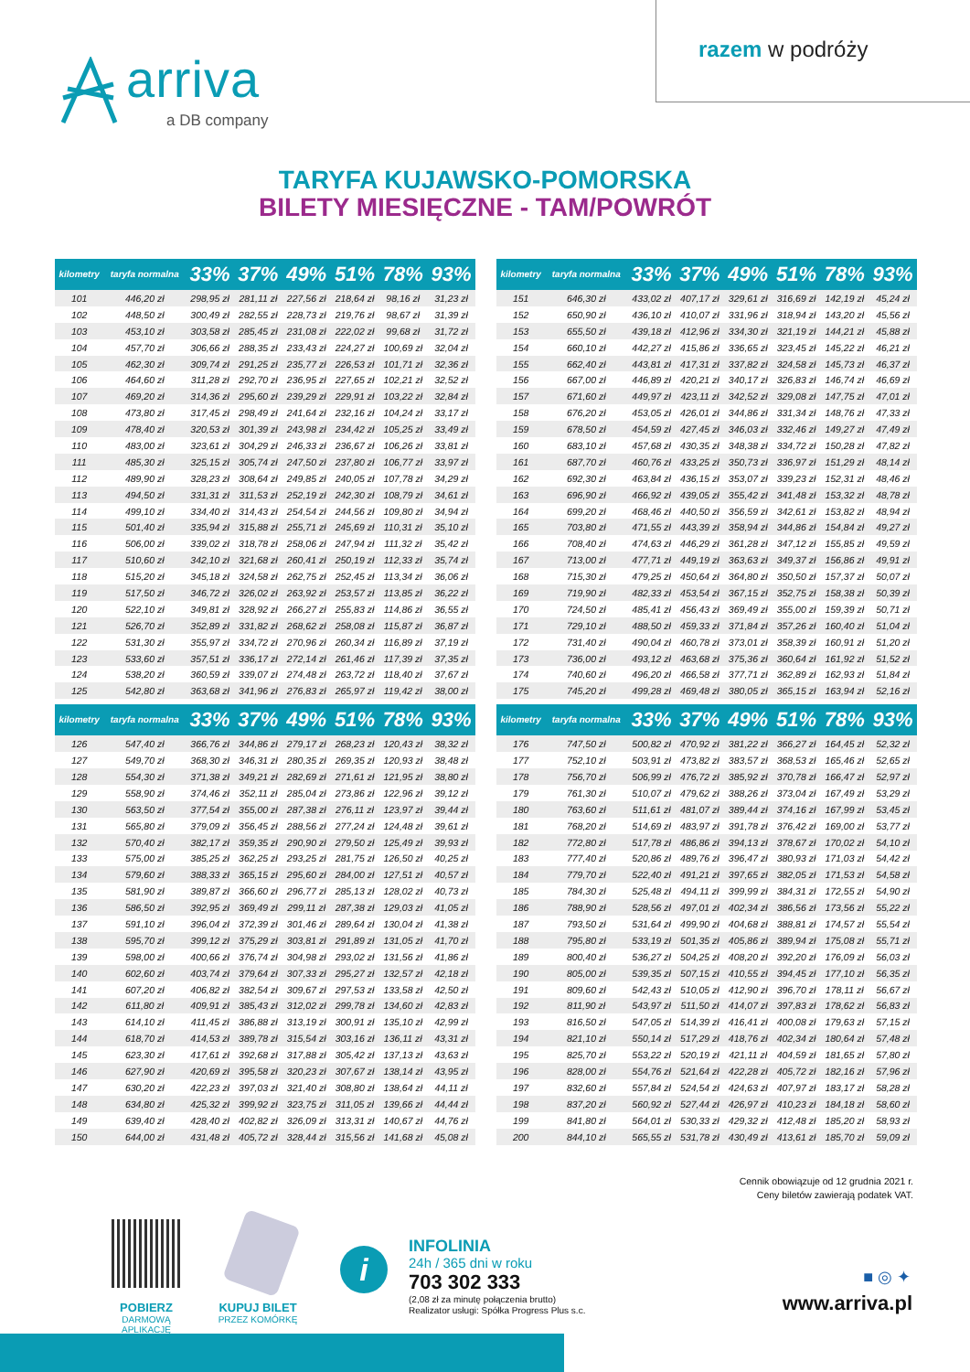razem w podróży
arriva
a DB company
TARYFA KUJAWSKO-POMORSKA
BILETY MIESIĘCZNE - TAM/POWRÓT
| kilometry | taryfa normalna | 33% | 37% | 49% | 51% | 78% | 93% |
| --- | --- | --- | --- | --- | --- | --- | --- |
| 101 | 446,20 zł | 298,95 zł | 281,11 zł | 227,56 zł | 218,64 zł | 98,16 zł | 31,23 zł |
| 102 | 448,50 zł | 300,49 zł | 282,55 zł | 228,73 zł | 219,76 zł | 98,67 zł | 31,39 zł |
| 103 | 453,10 zł | 303,58 zł | 285,45 zł | 231,08 zł | 222,02 zł | 99,68 zł | 31,72 zł |
| 104 | 457,70 zł | 306,66 zł | 288,35 zł | 233,43 zł | 224,27 zł | 100,69 zł | 32,04 zł |
| 105 | 462,30 zł | 309,74 zł | 291,25 zł | 235,77 zł | 226,53 zł | 101,71 zł | 32,36 zł |
| 106 | 464,60 zł | 311,28 zł | 292,70 zł | 236,95 zł | 227,65 zł | 102,21 zł | 32,52 zł |
| 107 | 469,20 zł | 314,36 zł | 295,60 zł | 239,29 zł | 229,91 zł | 103,22 zł | 32,84 zł |
| 108 | 473,80 zł | 317,45 zł | 298,49 zł | 241,64 zł | 232,16 zł | 104,24 zł | 33,17 zł |
| 109 | 478,40 zł | 320,53 zł | 301,39 zł | 243,98 zł | 234,42 zł | 105,25 zł | 33,49 zł |
| 110 | 483,00 zł | 323,61 zł | 304,29 zł | 246,33 zł | 236,67 zł | 106,26 zł | 33,81 zł |
| 111 | 485,30 zł | 325,15 zł | 305,74 zł | 247,50 zł | 237,80 zł | 106,77 zł | 33,97 zł |
| 112 | 489,90 zł | 328,23 zł | 308,64 zł | 249,85 zł | 240,05 zł | 107,78 zł | 34,29 zł |
| 113 | 494,50 zł | 331,31 zł | 311,53 zł | 252,19 zł | 242,30 zł | 108,79 zł | 34,61 zł |
| 114 | 499,10 zł | 334,40 zł | 314,43 zł | 254,54 zł | 244,56 zł | 109,80 zł | 34,94 zł |
| 115 | 501,40 zł | 335,94 zł | 315,88 zł | 255,71 zł | 245,69 zł | 110,31 zł | 35,10 zł |
| 116 | 506,00 zł | 339,02 zł | 318,78 zł | 258,06 zł | 247,94 zł | 111,32 zł | 35,42 zł |
| 117 | 510,60 zł | 342,10 zł | 321,68 zł | 260,41 zł | 250,19 zł | 112,33 zł | 35,74 zł |
| 118 | 515,20 zł | 345,18 zł | 324,58 zł | 262,75 zł | 252,45 zł | 113,34 zł | 36,06 zł |
| 119 | 517,50 zł | 346,72 zł | 326,02 zł | 263,92 zł | 253,57 zł | 113,85 zł | 36,22 zł |
| 120 | 522,10 zł | 349,81 zł | 328,92 zł | 266,27 zł | 255,83 zł | 114,86 zł | 36,55 zł |
| 121 | 526,70 zł | 352,89 zł | 331,82 zł | 268,62 zł | 258,08 zł | 115,87 zł | 36,87 zł |
| 122 | 531,30 zł | 355,97 zł | 334,72 zł | 270,96 zł | 260,34 zł | 116,89 zł | 37,19 zł |
| 123 | 533,60 zł | 357,51 zł | 336,17 zł | 272,14 zł | 261,46 zł | 117,39 zł | 37,35 zł |
| 124 | 538,20 zł | 360,59 zł | 339,07 zł | 274,48 zł | 263,72 zł | 118,40 zł | 37,67 zł |
| 125 | 542,80 zł | 363,68 zł | 341,96 zł | 276,83 zł | 265,97 zł | 119,42 zł | 38,00 zł |
| kilometry | taryfa normalna | 33% | 37% | 49% | 51% | 78% | 93% |
| --- | --- | --- | --- | --- | --- | --- | --- |
| 151 | 646,30 zł | 433,02 zł | 407,17 zł | 329,61 zł | 316,69 zł | 142,19 zł | 45,24 zł |
| 152 | 650,90 zł | 436,10 zł | 410,07 zł | 331,96 zł | 318,94 zł | 143,20 zł | 45,56 zł |
| 153 | 655,50 zł | 439,18 zł | 412,96 zł | 334,30 zł | 321,19 zł | 144,21 zł | 45,88 zł |
| 154 | 660,10 zł | 442,27 zł | 415,86 zł | 336,65 zł | 323,45 zł | 145,22 zł | 46,21 zł |
| 155 | 662,40 zł | 443,81 zł | 417,31 zł | 337,82 zł | 324,58 zł | 145,73 zł | 46,37 zł |
| 156 | 667,00 zł | 446,89 zł | 420,21 zł | 340,17 zł | 326,83 zł | 146,74 zł | 46,69 zł |
| 157 | 671,60 zł | 449,97 zł | 423,11 zł | 342,52 zł | 329,08 zł | 147,75 zł | 47,01 zł |
| 158 | 676,20 zł | 453,05 zł | 426,01 zł | 344,86 zł | 331,34 zł | 148,76 zł | 47,33 zł |
| 159 | 678,50 zł | 454,59 zł | 427,45 zł | 346,03 zł | 332,46 zł | 149,27 zł | 47,49 zł |
| 160 | 683,10 zł | 457,68 zł | 430,35 zł | 348,38 zł | 334,72 zł | 150,28 zł | 47,82 zł |
| 161 | 687,70 zł | 460,76 zł | 433,25 zł | 350,73 zł | 336,97 zł | 151,29 zł | 48,14 zł |
| 162 | 692,30 zł | 463,84 zł | 436,15 zł | 353,07 zł | 339,23 zł | 152,31 zł | 48,46 zł |
| 163 | 696,90 zł | 466,92 zł | 439,05 zł | 355,42 zł | 341,48 zł | 153,32 zł | 48,78 zł |
| 164 | 699,20 zł | 468,46 zł | 440,50 zł | 356,59 zł | 342,61 zł | 153,82 zł | 48,94 zł |
| 165 | 703,80 zł | 471,55 zł | 443,39 zł | 358,94 zł | 344,86 zł | 154,84 zł | 49,27 zł |
| 166 | 708,40 zł | 474,63 zł | 446,29 zł | 361,28 zł | 347,12 zł | 155,85 zł | 49,59 zł |
| 167 | 713,00 zł | 477,71 zł | 449,19 zł | 363,63 zł | 349,37 zł | 156,86 zł | 49,91 zł |
| 168 | 715,30 zł | 479,25 zł | 450,64 zł | 364,80 zł | 350,50 zł | 157,37 zł | 50,07 zł |
| 169 | 719,90 zł | 482,33 zł | 453,54 zł | 367,15 zł | 352,75 zł | 158,38 zł | 50,39 zł |
| 170 | 724,50 zł | 485,41 zł | 456,43 zł | 369,49 zł | 355,00 zł | 159,39 zł | 50,71 zł |
| 171 | 729,10 zł | 488,50 zł | 459,33 zł | 371,84 zł | 357,26 zł | 160,40 zł | 51,04 zł |
| 172 | 731,40 zł | 490,04 zł | 460,78 zł | 373,01 zł | 358,39 zł | 160,91 zł | 51,20 zł |
| 173 | 736,00 zł | 493,12 zł | 463,68 zł | 375,36 zł | 360,64 zł | 161,92 zł | 51,52 zł |
| 174 | 740,60 zł | 496,20 zł | 466,58 zł | 377,71 zł | 362,89 zł | 162,93 zł | 51,84 zł |
| 175 | 745,20 zł | 499,28 zł | 469,48 zł | 380,05 zł | 365,15 zł | 163,94 zł | 52,16 zł |
| kilometry | taryfa normalna | 33% | 37% | 49% | 51% | 78% | 93% |
| --- | --- | --- | --- | --- | --- | --- | --- |
| 126 | 547,40 zł | 366,76 zł | 344,86 zł | 279,17 zł | 268,23 zł | 120,43 zł | 38,32 zł |
| 127 | 549,70 zł | 368,30 zł | 346,31 zł | 280,35 zł | 269,35 zł | 120,93 zł | 38,48 zł |
| 128 | 554,30 zł | 371,38 zł | 349,21 zł | 282,69 zł | 271,61 zł | 121,95 zł | 38,80 zł |
| 129 | 558,90 zł | 374,46 zł | 352,11 zł | 285,04 zł | 273,86 zł | 122,96 zł | 39,12 zł |
| 130 | 563,50 zł | 377,54 zł | 355,00 zł | 287,38 zł | 276,11 zł | 123,97 zł | 39,44 zł |
| 131 | 565,80 zł | 379,09 zł | 356,45 zł | 288,56 zł | 277,24 zł | 124,48 zł | 39,61 zł |
| 132 | 570,40 zł | 382,17 zł | 359,35 zł | 290,90 zł | 279,50 zł | 125,49 zł | 39,93 zł |
| 133 | 575,00 zł | 385,25 zł | 362,25 zł | 293,25 zł | 281,75 zł | 126,50 zł | 40,25 zł |
| 134 | 579,60 zł | 388,33 zł | 365,15 zł | 295,60 zł | 284,00 zł | 127,51 zł | 40,57 zł |
| 135 | 581,90 zł | 389,87 zł | 366,60 zł | 296,77 zł | 285,13 zł | 128,02 zł | 40,73 zł |
| 136 | 586,50 zł | 392,95 zł | 369,49 zł | 299,11 zł | 287,38 zł | 129,03 zł | 41,05 zł |
| 137 | 591,10 zł | 396,04 zł | 372,39 zł | 301,46 zł | 289,64 zł | 130,04 zł | 41,38 zł |
| 138 | 595,70 zł | 399,12 zł | 375,29 zł | 303,81 zł | 291,89 zł | 131,05 zł | 41,70 zł |
| 139 | 598,00 zł | 400,66 zł | 376,74 zł | 304,98 zł | 293,02 zł | 131,56 zł | 41,86 zł |
| 140 | 602,60 zł | 403,74 zł | 379,64 zł | 307,33 zł | 295,27 zł | 132,57 zł | 42,18 zł |
| 141 | 607,20 zł | 406,82 zł | 382,54 zł | 309,67 zł | 297,53 zł | 133,58 zł | 42,50 zł |
| 142 | 611,80 zł | 409,91 zł | 385,43 zł | 312,02 zł | 299,78 zł | 134,60 zł | 42,83 zł |
| 143 | 614,10 zł | 411,45 zł | 386,88 zł | 313,19 zł | 300,91 zł | 135,10 zł | 42,99 zł |
| 144 | 618,70 zł | 414,53 zł | 389,78 zł | 315,54 zł | 303,16 zł | 136,11 zł | 43,31 zł |
| 145 | 623,30 zł | 417,61 zł | 392,68 zł | 317,88 zł | 305,42 zł | 137,13 zł | 43,63 zł |
| 146 | 627,90 zł | 420,69 zł | 395,58 zł | 320,23 zł | 307,67 zł | 138,14 zł | 43,95 zł |
| 147 | 630,20 zł | 422,23 zł | 397,03 zł | 321,40 zł | 308,80 zł | 138,64 zł | 44,11 zł |
| 148 | 634,80 zł | 425,32 zł | 399,92 zł | 323,75 zł | 311,05 zł | 139,66 zł | 44,44 zł |
| 149 | 639,40 zł | 428,40 zł | 402,82 zł | 326,09 zł | 313,31 zł | 140,67 zł | 44,76 zł |
| 150 | 644,00 zł | 431,48 zł | 405,72 zł | 328,44 zł | 315,56 zł | 141,68 zł | 45,08 zł |
| kilometry | taryfa normalna | 33% | 37% | 49% | 51% | 78% | 93% |
| --- | --- | --- | --- | --- | --- | --- | --- |
| 176 | 747,50 zł | 500,82 zł | 470,92 zł | 381,22 zł | 366,27 zł | 164,45 zł | 52,32 zł |
| 177 | 752,10 zł | 503,91 zł | 473,82 zł | 383,57 zł | 368,53 zł | 165,46 zł | 52,65 zł |
| 178 | 756,70 zł | 506,99 zł | 476,72 zł | 385,92 zł | 370,78 zł | 166,47 zł | 52,97 zł |
| 179 | 761,30 zł | 510,07 zł | 479,62 zł | 388,26 zł | 373,04 zł | 167,49 zł | 53,29 zł |
| 180 | 763,60 zł | 511,61 zł | 481,07 zł | 389,44 zł | 374,16 zł | 167,99 zł | 53,45 zł |
| 181 | 768,20 zł | 514,69 zł | 483,97 zł | 391,78 zł | 376,42 zł | 169,00 zł | 53,77 zł |
| 182 | 772,80 zł | 517,78 zł | 486,86 zł | 394,13 zł | 378,67 zł | 170,02 zł | 54,10 zł |
| 183 | 777,40 zł | 520,86 zł | 489,76 zł | 396,47 zł | 380,93 zł | 171,03 zł | 54,42 zł |
| 184 | 779,70 zł | 522,40 zł | 491,21 zł | 397,65 zł | 382,05 zł | 171,53 zł | 54,58 zł |
| 185 | 784,30 zł | 525,48 zł | 494,11 zł | 399,99 zł | 384,31 zł | 172,55 zł | 54,90 zł |
| 186 | 788,90 zł | 528,56 zł | 497,01 zł | 402,34 zł | 386,56 zł | 173,56 zł | 55,22 zł |
| 187 | 793,50 zł | 531,64 zł | 499,90 zł | 404,68 zł | 388,81 zł | 174,57 zł | 55,54 zł |
| 188 | 795,80 zł | 533,19 zł | 501,35 zł | 405,86 zł | 389,94 zł | 175,08 zł | 55,71 zł |
| 189 | 800,40 zł | 536,27 zł | 504,25 zł | 408,20 zł | 392,20 zł | 176,09 zł | 56,03 zł |
| 190 | 805,00 zł | 539,35 zł | 507,15 zł | 410,55 zł | 394,45 zł | 177,10 zł | 56,35 zł |
| 191 | 809,60 zł | 542,43 zł | 510,05 zł | 412,90 zł | 396,70 zł | 178,11 zł | 56,67 zł |
| 192 | 811,90 zł | 543,97 zł | 511,50 zł | 414,07 zł | 397,83 zł | 178,62 zł | 56,83 zł |
| 193 | 816,50 zł | 547,05 zł | 514,39 zł | 416,41 zł | 400,08 zł | 179,63 zł | 57,15 zł |
| 194 | 821,10 zł | 550,14 zł | 517,29 zł | 418,76 zł | 402,34 zł | 180,64 zł | 57,48 zł |
| 195 | 825,70 zł | 553,22 zł | 520,19 zł | 421,11 zł | 404,59 zł | 181,65 zł | 57,80 zł |
| 196 | 828,00 zł | 554,76 zł | 521,64 zł | 422,28 zł | 405,72 zł | 182,16 zł | 57,96 zł |
| 197 | 832,60 zł | 557,84 zł | 524,54 zł | 424,63 zł | 407,97 zł | 183,17 zł | 58,28 zł |
| 198 | 837,20 zł | 560,92 zł | 527,44 zł | 426,97 zł | 410,23 zł | 184,18 zł | 58,60 zł |
| 199 | 841,80 zł | 564,01 zł | 530,33 zł | 429,32 zł | 412,48 zł | 185,20 zł | 58,93 zł |
| 200 | 844,10 zł | 565,55 zł | 531,78 zł | 430,49 zł | 413,61 zł | 185,70 zł | 59,09 zł |
Cennik obowiązuje od 12 grudnia 2021 r.
Ceny biletów zawierają podatek VAT.
POBIERZ
DARMOWĄ APLIKACJĘ
KUPUJ BILET
PRZEZ KOMÓRKĘ
i
INFOLINIA
24h / 365 dni w roku
703 302 333
(2,08 zł za minutę połączenia brutto)
Realizator usługi: Spółka Progress Plus s.c.
■ ◎ ✦
www.arriva.pl